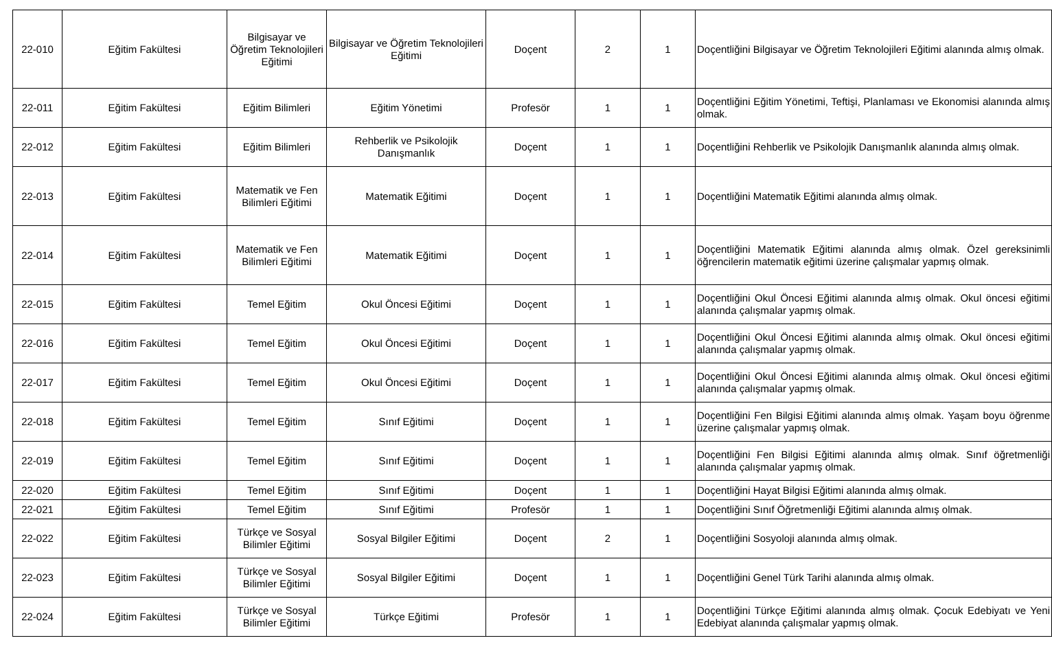| 22-010 | Eğitim Fakültesi | Bilgisayar ve Öğretim Teknolojileri Eğitimi | Bilgisayar ve Öğretim Teknolojileri Eğitimi | Doçent | 2 | 1 | Doçentliğini Bilgisayar ve Öğretim Teknolojileri Eğitimi alanında almış olmak. |
| 22-011 | Eğitim Fakültesi | Eğitim Bilimleri | Eğitim Yönetimi | Profesör | 1 | 1 | Doçentliğini Eğitim Yönetimi, Teftişi, Planlaması ve Ekonomisi alanında almış olmak. |
| 22-012 | Eğitim Fakültesi | Eğitim Bilimleri | Rehberlik ve Psikolojik Danışmanlık | Doçent | 1 | 1 | Doçentliğini Rehberlik ve Psikolojik Danışmanlık alanında almış olmak. |
| 22-013 | Eğitim Fakültesi | Matematik ve Fen Bilimleri Eğitimi | Matematik Eğitimi | Doçent | 1 | 1 | Doçentliğini Matematik Eğitimi alanında almış olmak. |
| 22-014 | Eğitim Fakültesi | Matematik ve Fen Bilimleri Eğitimi | Matematik Eğitimi | Doçent | 1 | 1 | Doçentliğini Matematik Eğitimi alanında almış olmak. Özel gereksinimli öğrencilerin matematik eğitimi üzerine çalışmalar yapmış olmak. |
| 22-015 | Eğitim Fakültesi | Temel Eğitim | Okul Öncesi Eğitimi | Doçent | 1 | 1 | Doçentliğini Okul Öncesi Eğitimi alanında almış olmak. Okul öncesi eğitimi alanında çalışmalar yapmış olmak. |
| 22-016 | Eğitim Fakültesi | Temel Eğitim | Okul Öncesi Eğitimi | Doçent | 1 | 1 | Doçentliğini Okul Öncesi Eğitimi alanında almış olmak. Okul öncesi eğitimi alanında çalışmalar yapmış olmak. |
| 22-017 | Eğitim Fakültesi | Temel Eğitim | Okul Öncesi Eğitimi | Doçent | 1 | 1 | Doçentliğini Okul Öncesi Eğitimi alanında almış olmak. Okul öncesi eğitimi alanında çalışmalar yapmış olmak. |
| 22-018 | Eğitim Fakültesi | Temel Eğitim | Sınıf Eğitimi | Doçent | 1 | 1 | Doçentliğini Fen Bilgisi Eğitimi alanında almış olmak. Yaşam boyu öğrenme üzerine çalışmalar yapmış olmak. |
| 22-019 | Eğitim Fakültesi | Temel Eğitim | Sınıf Eğitimi | Doçent | 1 | 1 | Doçentliğini Fen Bilgisi Eğitimi alanında almış olmak. Sınıf öğretmenliği alanında çalışmalar yapmış olmak. |
| 22-020 | Eğitim Fakültesi | Temel Eğitim | Sınıf Eğitimi | Doçent | 1 | 1 | Doçentliğini Hayat Bilgisi Eğitimi alanında almış olmak. |
| 22-021 | Eğitim Fakültesi | Temel Eğitim | Sınıf Eğitimi | Profesör | 1 | 1 | Doçentliğini Sınıf Öğretmenliği Eğitimi alanında almış olmak. |
| 22-022 | Eğitim Fakültesi | Türkçe ve Sosyal Bilimler Eğitimi | Sosyal Bilgiler Eğitimi | Doçent | 2 | 1 | Doçentliğini Sosyoloji alanında almış olmak. |
| 22-023 | Eğitim Fakültesi | Türkçe ve Sosyal Bilimler Eğitimi | Sosyal Bilgiler Eğitimi | Doçent | 1 | 1 | Doçentliğini Genel Türk Tarihi alanında almış olmak. |
| 22-024 | Eğitim Fakültesi | Türkçe ve Sosyal Bilimler Eğitimi | Türkçe Eğitimi | Profesör | 1 | 1 | Doçentliğini Türkçe Eğitimi alanında almış olmak. Çocuk Edebiyatı ve Yeni Edebiyat alanında çalışmalar yapmış olmak. |